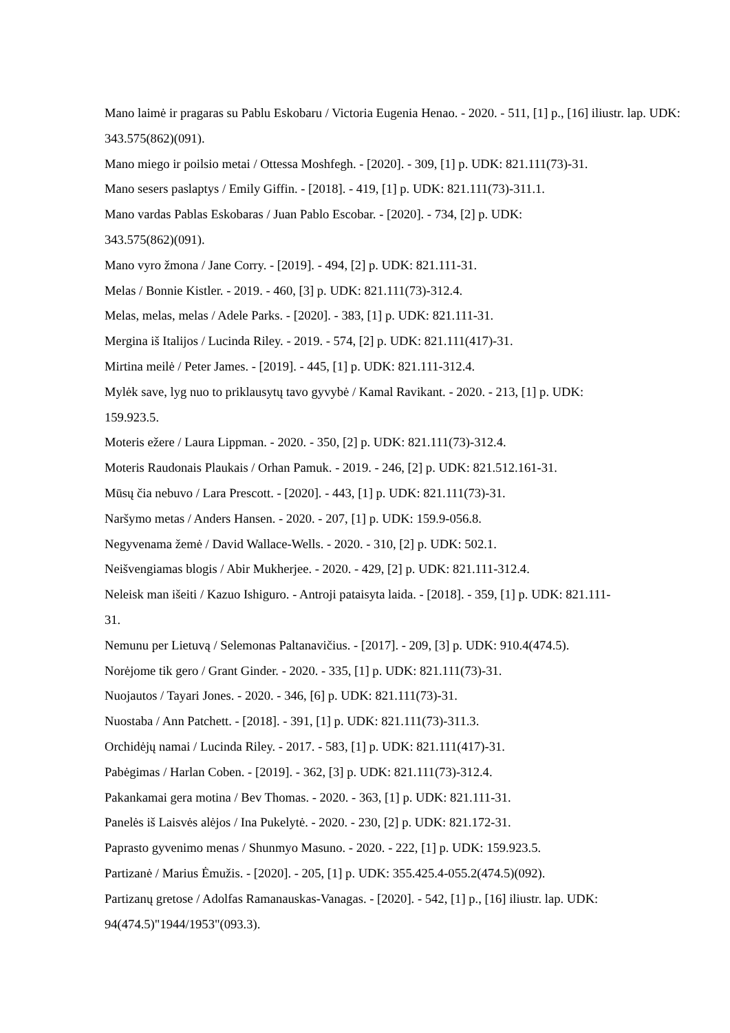Mano laimė ir pragaras su Pablu Eskobaru / Victoria Eugenia Henao. - 2020. - 511, [1] p., [16] iliustr. lap. UDK: 343.575(862)(091).
Mano miego ir poilsio metai / Ottessa Moshfegh. - [2020]. - 309, [1] p. UDK: 821.111(73)-31.
Mano sesers paslaptys / Emily Giffin. - [2018]. - 419, [1] p. UDK: 821.111(73)-311.1.
Mano vardas Pablas Eskobaras / Juan Pablo Escobar. - [2020]. - 734, [2] p. UDK:
343.575(862)(091).
Mano vyro žmona / Jane Corry. - [2019]. - 494, [2] p. UDK: 821.111-31.
Melas / Bonnie Kistler. - 2019. - 460, [3] p. UDK: 821.111(73)-312.4.
Melas, melas, melas / Adele Parks. - [2020]. - 383, [1] p. UDK: 821.111-31.
Mergina iš Italijos / Lucinda Riley. - 2019. - 574, [2] p. UDK: 821.111(417)-31.
Mirtina meilė / Peter James. - [2019]. - 445, [1] p. UDK: 821.111-312.4.
Mylėk save, lyg nuo to priklausytų tavo gyvybė / Kamal Ravikant. - 2020. - 213, [1] p. UDK:
159.923.5.
Moteris ežere / Laura Lippman. - 2020. - 350, [2] p. UDK: 821.111(73)-312.4.
Moteris Raudonais Plaukais / Orhan Pamuk. - 2019. - 246, [2] p. UDK: 821.512.161-31.
Mūsų čia nebuvo / Lara Prescott. - [2020]. - 443, [1] p. UDK: 821.111(73)-31.
Naršymo metas / Anders Hansen. - 2020. - 207, [1] p. UDK: 159.9-056.8.
Negyvenama žemė / David Wallace-Wells. - 2020. - 310, [2] p. UDK: 502.1.
Neišvengiamas blogis / Abir Mukherjee. - 2020. - 429, [2] p. UDK: 821.111-312.4.
Neleisk man išeiti / Kazuo Ishiguro. - Antroji pataisyta laida. - [2018]. - 359, [1] p. UDK: 821.111-
31.
Nemunu per Lietuvą / Selemonas Paltanavičius. - [2017]. - 209, [3] p. UDK: 910.4(474.5).
Norėjome tik gero / Grant Ginder. - 2020. - 335, [1] p. UDK: 821.111(73)-31.
Nuojautos / Tayari Jones. - 2020. - 346, [6] p. UDK: 821.111(73)-31.
Nuostaba / Ann Patchett. - [2018]. - 391, [1] p. UDK: 821.111(73)-311.3.
Orchidėjų namai / Lucinda Riley. - 2017. - 583, [1] p. UDK: 821.111(417)-31.
Pabėgimas / Harlan Coben. - [2019]. - 362, [3] p. UDK: 821.111(73)-312.4.
Pakankamai gera motina / Bev Thomas. - 2020. - 363, [1] p. UDK: 821.111-31.
Panelės iš Laisvės alėjos / Ina Pukelytė. - 2020. - 230, [2] p. UDK: 821.172-31.
Paprasto gyvenimo menas / Shunmyo Masuno. - 2020. - 222, [1] p. UDK: 159.923.5.
Partizanė / Marius Ėmužis. - [2020]. - 205, [1] p. UDK: 355.425.4-055.2(474.5)(092).
Partizanų gretose / Adolfas Ramanauskas-Vanagas. - [2020]. - 542, [1] p., [16] iliustr. lap. UDK:
94(474.5)"1944/1953"(093.3).